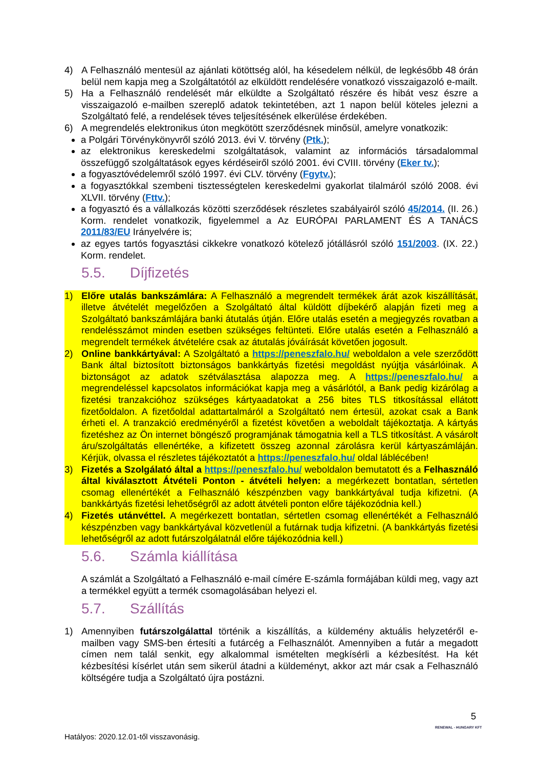4) A Felhasználó mentesül az ajánlati kötöttség alól, ha késedelem nélkül, de legkésőbb 48 órán belül nem kapja meg a Szolgáltatótól az elküldött rendelésére vonatkozó visszaigazoló e-mailt.
5) Ha a Felhasználó rendelését már elküldte a Szolgáltató részére és hibát vesz észre a visszaigazoló e-mailben szereplő adatok tekintetében, azt 1 napon belül köteles jelezni a Szolgáltató felé, a rendelések téves teljesítésének elkerülése érdekében.
6) A megrendelés elektronikus úton megkötött szerződésnek minősül, amelyre vonatkozik:
a Polgári Törvénykönyvről szóló 2013. évi V. törvény (Ptk.);
az elektronikus kereskedelmi szolgáltatások, valamint az információs társadalommal összefüggő szolgáltatások egyes kérdéseiről szóló 2001. évi CVIII. törvény (Eker tv.);
a fogyasztóvédelemről szóló 1997. évi CLV. törvény (Fgytv.);
a fogyasztókkal szembeni tisztességtelen kereskedelmi gyakorlat tilalmáról szóló 2008. évi XLVII. törvény (Fttv.);
a fogyasztó és a vállalkozás közötti szerződések részletes szabályairól szóló 45/2014. (II. 26.) Korm. rendelet vonatkozik, figyelemmel a Az EURÓPAI PARLAMENT ÉS A TANÁCS 2011/83/EU Irányelvére is;
az egyes tartós fogyasztási cikkekre vonatkozó kötelező jótállásról szóló 151/2003. (IX. 22.) Korm. rendelet.
5.5. Díjfizetés
1) Előre utalás bankszámlára: A Felhasználó a megrendelt termékek árát azok kiszállítását, illetve átvételét megelőzően a Szolgáltató által küldött díjbekérő alapján fizeti meg a Szolgáltató bankszámlájára banki átutalás útján. Előre utalás esetén a megjegyzés rovatban a rendelésszámot minden esetben szükséges feltünteti. Előre utalás esetén a Felhasználó a megrendelt termékek átvételére csak az átutalás jóváírását követően jogosult.
2) Online bankkártyával: A Szolgáltató a https://peneszfalo.hu/ weboldalon a vele szerződött Bank által biztosított biztonságos bankkártyás fizetési megoldást nyújtja vásárlóinak. A biztonságot az adatok szétválasztása alapozza meg. A https://peneszfalo.hu/ a megrendeléssel kapcsolatos információkat kapja meg a vásárlótól, a Bank pedig kizárólag a fizetési tranzakcióhoz szükséges kártyaadatokat a 256 bites TLS titkosítással ellátott fizetőoldalon. A fizetőoldal adattartalmáról a Szolgáltató nem értesül, azokat csak a Bank érheti el. A tranzakció eredményéről a fizetést követően a weboldalt tájékoztatja. A kártyás fizetéshez az Ön internet böngésző programjának támogatnia kell a TLS titkosítást. A vásárolt áru/szolgáltatás ellenértéke, a kifizetett összeg azonnal zárolásra kerül kártyaszámláján. Kérjük, olvassa el részletes tájékoztatót a https://peneszfalo.hu/ oldal láblécében!
3) Fizetés a Szolgálató által a https://peneszfalo.hu/ weboldalon bemutatott és a Felhasználó által kiválasztott Átvételi Ponton - átvételi helyen: a megérkezett bontatlan, sértetlen csomag ellenértékét a Felhasználó készpénzben vagy bankkártyával tudja kifizetni. (A bankkártyás fizetési lehetőségről az adott átvételi ponton előre tájékozódnia kell.)
4) Fizetés utánvéttel. A megérkezett bontatlan, sértetlen csomag ellenértékét a Felhasználó készpénzben vagy bankkártyával közvetlenül a futárnak tudja kifizetni. (A bankkártyás fizetési lehetőségről az adott futárszolgálatnál előre tájékozódnia kell.)
5.6. Számla kiállítása
A számlát a Szolgáltató a Felhasználó e-mail címére E-számla formájában küldi meg, vagy azt a termékkel együtt a termék csomagolásában helyezi el.
5.7. Szállítás
1) Amennyiben futárszolgálattal történik a kiszállítás, a küldemény aktuális helyzetéről e-mailben vagy SMS-ben értesíti a futárcég a Felhasználót. Amennyiben a futár a megadott címen nem talál senkit, egy alkalommal ismételten megkísérli a kézbesítést. Ha két kézbesítési kísérlet után sem sikerül átadni a küldeményt, akkor azt már csak a Felhasználó költségére tudja a Szolgáltató újra postázni.
5
RENEWAL - HUNGARY KFT
Hatályos: 2020.12.01-től visszavonásig.